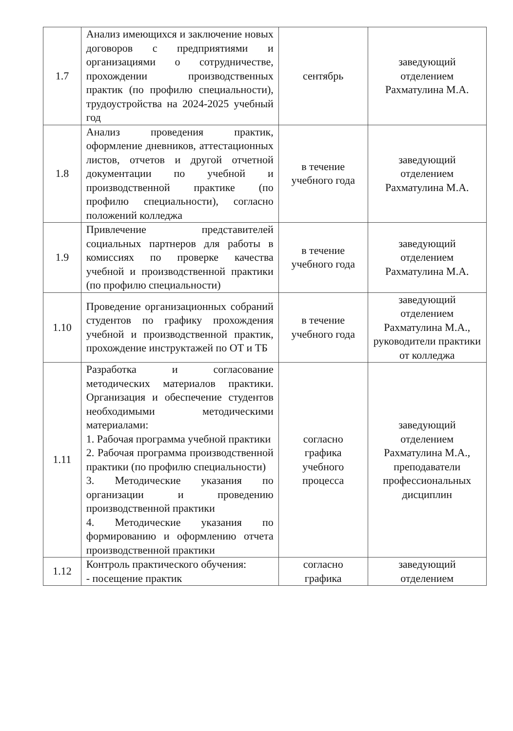| 1.7 | Анализ имеющихся и заключение новых договоров с предприятиями и организациями о сотрудничестве, прохождении производственных практик (по профилю специальности), трудоустройства на 2024-2025 учебный год | сентябрь | заведующий отделением Рахматулина М.А. |
| 1.8 | Анализ проведения практик, оформление дневников, аттестационных листов, отчетов и другой отчетной документации по учебной и производственной практике (по профилю специальности), согласно положений колледжа | в течение учебного года | заведующий отделением Рахматулина М.А. |
| 1.9 | Привлечение представителей социальных партнеров для работы в комиссиях по проверке качества учебной и производственной практики (по профилю специальности) | в течение учебного года | заведующий отделением Рахматулина М.А. |
| 1.10 | Проведение организационных собраний студентов по графику прохождения учебной и производственной практик, прохождение инструктажей по ОТ и ТБ | в течение учебного года | заведующий отделением Рахматулина М.А., руководители практики от колледжа |
| 1.11 | Разработка и согласование методических материалов практики. Организация и обеспечение студентов необходимыми методическими материалами: 1. Рабочая программа учебной практики 2. Рабочая программа производственной практики (по профилю специальности) 3. Методические указания по организации и проведению производственной практики 4. Методические указания по формированию и оформлению отчета производственной практики | согласно графика учебного процесса | заведующий отделением Рахматулина М.А., преподаватели профессиональных дисциплин |
| 1.12 | Контроль практического обучения: - посещение практик | согласно графика | заведующий отделением |